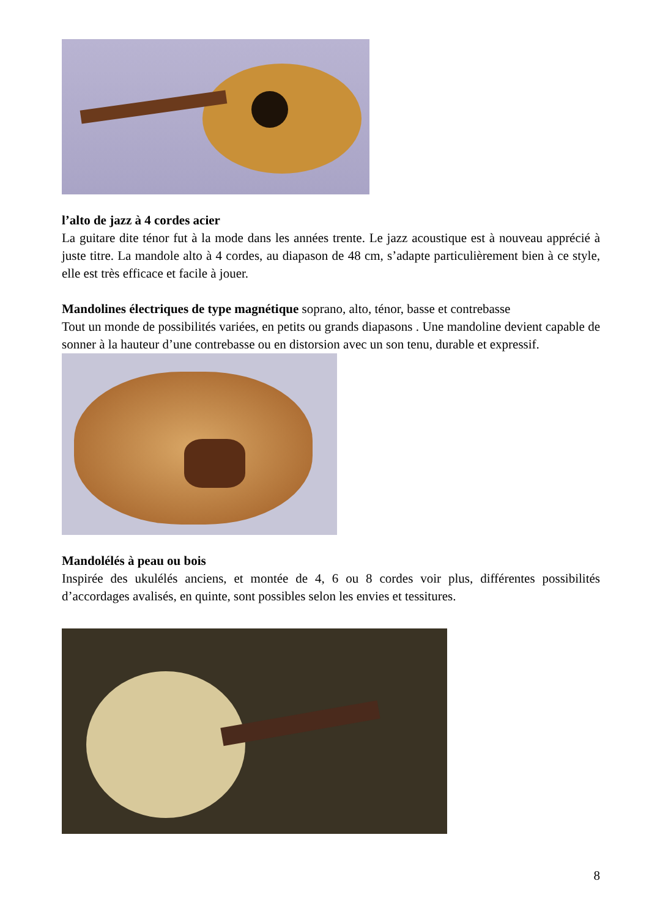l’alto de jazz à 4 cordes acier
La guitare dite ténor fut à la mode dans les années trente. Le jazz acoustique est à nouveau apprécié à juste titre. La mandole alto à 4 cordes, au diapason de 48 cm, s’adapte particulièrement bien à ce style, elle est très efficace et facile à jouer.
Mandolines électriques de type magnétique soprano, alto, ténor, basse et contrebasse
Tout un monde de possibilités variées, en petits ou grands diapasons . Une mandoline devient capable de sonner à la hauteur d’une contrebasse ou en distorsion avec un son tenu, durable et expressif.
Mandolélés à peau ou bois
Inspirée des ukulélés anciens, et montée de 4, 6 ou 8 cordes voir plus, différentes possibilités d’accordages avalisés, en quinte, sont possibles selon les envies et tessitures.
8